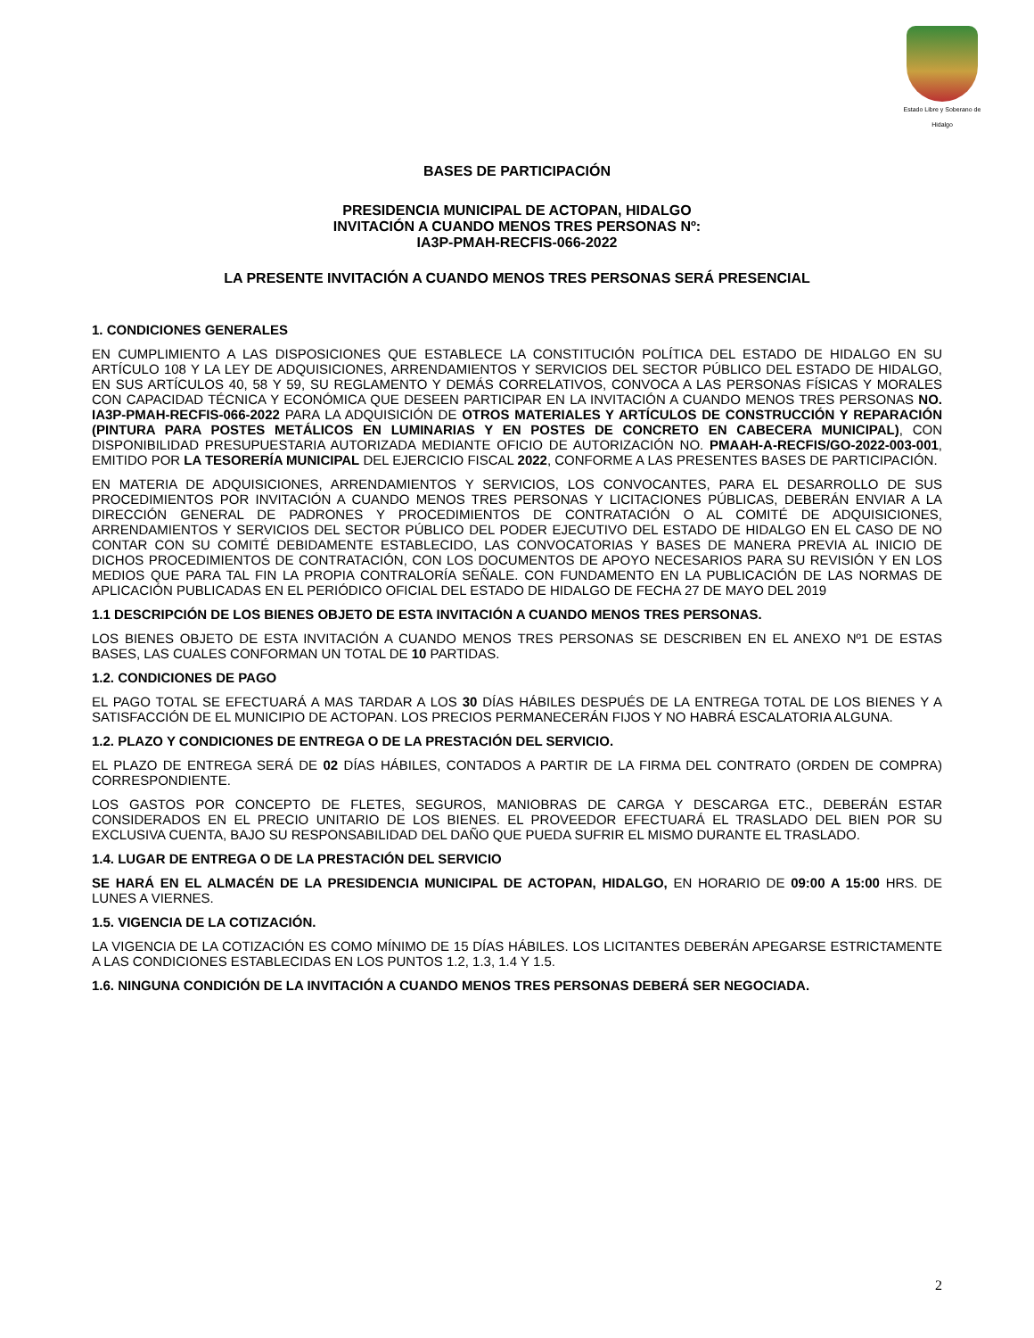Estado Libre y Soberano de Hidalgo
BASES DE PARTICIPACIÓN
PRESIDENCIA MUNICIPAL DE ACTOPAN, HIDALGO
INVITACIÓN A CUANDO MENOS TRES PERSONAS Nº:
IA3P-PMAH-RECFIS-066-2022
LA PRESENTE INVITACIÓN A CUANDO MENOS TRES PERSONAS SERÁ PRESENCIAL
1. CONDICIONES GENERALES
EN CUMPLIMIENTO A LAS DISPOSICIONES QUE ESTABLECE LA CONSTITUCIÓN POLÍTICA DEL ESTADO DE HIDALGO EN SU ARTÍCULO 108 Y LA LEY DE ADQUISICIONES, ARRENDAMIENTOS Y SERVICIOS DEL SECTOR PÚBLICO DEL ESTADO DE HIDALGO, EN SUS ARTÍCULOS 40, 58 Y 59, SU REGLAMENTO Y DEMÁS CORRELATIVOS, CONVOCA A LAS PERSONAS FÍSICAS Y MORALES CON CAPACIDAD TÉCNICA Y ECONÓMICA QUE DESEEN PARTICIPAR EN LA INVITACIÓN A CUANDO MENOS TRES PERSONAS NO. IA3P-PMAH-RECFIS-066-2022 PARA LA ADQUISICIÓN DE OTROS MATERIALES Y ARTÍCULOS DE CONSTRUCCIÓN Y REPARACIÓN (PINTURA PARA POSTES METÁLICOS EN LUMINARIAS Y EN POSTES DE CONCRETO EN CABECERA MUNICIPAL), CON DISPONIBILIDAD PRESUPUESTARIA AUTORIZADA MEDIANTE OFICIO DE AUTORIZACIÓN NO. PMAAH-A-RECFIS/GO-2022-003-001, EMITIDO POR LA TESORERÍA MUNICIPAL DEL EJERCICIO FISCAL 2022, CONFORME A LAS PRESENTES BASES DE PARTICIPACIÓN.
EN MATERIA DE ADQUISICIONES, ARRENDAMIENTOS Y SERVICIOS, LOS CONVOCANTES, PARA EL DESARROLLO DE SUS PROCEDIMIENTOS POR INVITACIÓN A CUANDO MENOS TRES PERSONAS Y LICITACIONES PÚBLICAS, DEBERÁN ENVIAR A LA DIRECCIÓN GENERAL DE PADRONES Y PROCEDIMIENTOS DE CONTRATACIÓN O AL COMITÉ DE ADQUISICIONES, ARRENDAMIENTOS Y SERVICIOS DEL SECTOR PÚBLICO DEL PODER EJECUTIVO DEL ESTADO DE HIDALGO EN EL CASO DE NO CONTAR CON SU COMITÉ DEBIDAMENTE ESTABLECIDO, LAS CONVOCATORIAS Y BASES DE MANERA PREVIA AL INICIO DE DICHOS PROCEDIMIENTOS DE CONTRATACIÓN, CON LOS DOCUMENTOS DE APOYO NECESARIOS PARA SU REVISIÓN Y EN LOS MEDIOS QUE PARA TAL FIN LA PROPIA CONTRALORÍA SEÑALE. CON FUNDAMENTO EN LA PUBLICACIÓN DE LAS NORMAS DE APLICACIÓN PUBLICADAS EN EL PERIÓDICO OFICIAL DEL ESTADO DE HIDALGO DE FECHA 27 DE MAYO DEL 2019
1.1 DESCRIPCIÓN DE LOS BIENES OBJETO DE ESTA INVITACIÓN A CUANDO MENOS TRES PERSONAS.
LOS BIENES OBJETO DE ESTA INVITACIÓN A CUANDO MENOS TRES PERSONAS SE DESCRIBEN EN EL ANEXO Nº1 DE ESTAS BASES, LAS CUALES CONFORMAN UN TOTAL DE 10 PARTIDAS.
1.2. CONDICIONES DE PAGO
EL PAGO TOTAL SE EFECTUARÁ A MAS TARDAR A LOS 30 DÍAS HÁBILES DESPUÉS DE LA ENTREGA TOTAL DE LOS BIENES Y A SATISFACCIÓN DE EL MUNICIPIO DE ACTOPAN. LOS PRECIOS PERMANECERÁN FIJOS Y NO HABRÁ ESCALATORIA ALGUNA.
1.2. PLAZO Y CONDICIONES DE ENTREGA O DE LA PRESTACIÓN DEL SERVICIO.
EL PLAZO DE ENTREGA SERÁ DE 02 DÍAS HÁBILES, CONTADOS A PARTIR DE LA FIRMA DEL CONTRATO (ORDEN DE COMPRA) CORRESPONDIENTE.
LOS GASTOS POR CONCEPTO DE FLETES, SEGUROS, MANIOBRAS DE CARGA Y DESCARGA ETC., DEBERÁN ESTAR CONSIDERADOS EN EL PRECIO UNITARIO DE LOS BIENES. EL PROVEEDOR EFECTUARÁ EL TRASLADO DEL BIEN POR SU EXCLUSIVA CUENTA, BAJO SU RESPONSABILIDAD DEL DAÑO QUE PUEDA SUFRIR EL MISMO DURANTE EL TRASLADO.
1.4. LUGAR DE ENTREGA O DE LA PRESTACIÓN DEL SERVICIO
SE HARÁ EN EL ALMACÉN DE LA PRESIDENCIA MUNICIPAL DE ACTOPAN, HIDALGO, EN HORARIO DE 09:00 A 15:00 HRS. DE LUNES A VIERNES.
1.5. VIGENCIA DE LA COTIZACIÓN.
LA VIGENCIA DE LA COTIZACIÓN ES COMO MÍNIMO DE 15 DÍAS HÁBILES. LOS LICITANTES DEBERÁN APEGARSE ESTRICTAMENTE A LAS CONDICIONES ESTABLECIDAS EN LOS PUNTOS 1.2, 1.3, 1.4 Y 1.5.
1.6. NINGUNA CONDICIÓN DE LA INVITACIÓN A CUANDO MENOS TRES PERSONAS DEBERÁ SER NEGOCIADA.
2